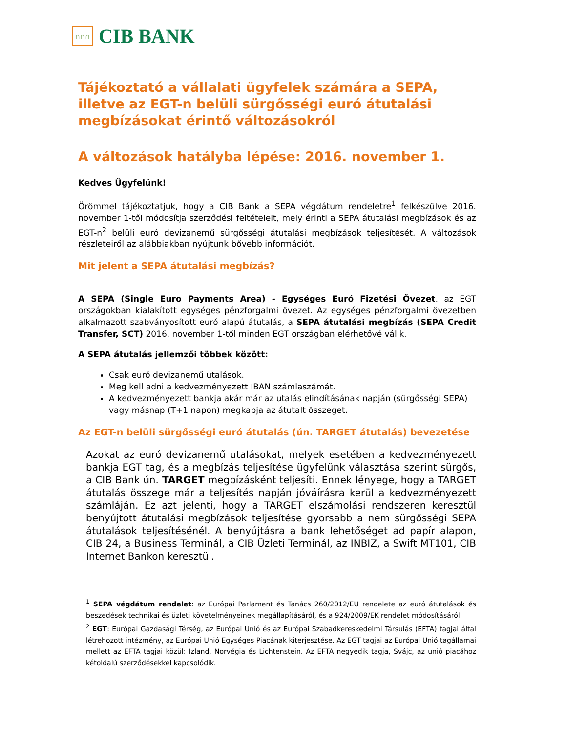∩∩∩
CIB BANK
Tájékoztató a vállalati ügyfelek számára a SEPA, illetve az EGT-n belüli sürgősségi euró átutalási megbízásokat érintő változásokról
A változások hatályba lépése: 2016. november 1.
Kedves Ügyfelünk!
Örömmel tájékoztatjuk, hogy a CIB Bank a SEPA végdátum rendeletre<sup>1</sup> felkészülve 2016. november 1-től módosítja szerződési feltételeit, mely érinti a SEPA átutalási megbízások és az EGT-n<sup>2</sup> belüli euró devizanemű sürgősségi átutalási megbízások teljesítését. A változások részleteiről az alábbiakban nyújtunk bővebb információt.
Mit jelent a SEPA átutalási megbízás?
A SEPA (Single Euro Payments Area) - Egységes Euró Fizetési Övezet, az EGT országokban kialakított egységes pénzforgalmi övezet. Az egységes pénzforgalmi övezetben alkalmazott szabványosított euró alapú átutalás, a SEPA átutalási megbízás (SEPA Credit Transfer, SCT) 2016. november 1-től minden EGT országban elérhetővé válik.
A SEPA átutalás jellemzői többek között:
Csak euró devizanemű utalások.
Meg kell adni a kedvezményezett IBAN számlaszámát.
A kedvezményezett bankja akár már az utalás elindításának napján (sürgősségi SEPA) vagy másnap (T+1 napon) megkapja az átutalt összeget.
Az EGT-n belüli sürgősségi euró átutalás (ún. TARGET átutalás) bevezetése
Azokat az euró devizanemű utalásokat, melyek esetében a kedvezményezett bankja EGT tag, és a megbízás teljesítése ügyfelünk választása szerint sürgős, a CIB Bank ún. TARGET megbízásként teljesíti. Ennek lényege, hogy a TARGET átutalás összege már a teljesítés napján jóváírásra kerül a kedvezményezett számláján. Ez azt jelenti, hogy a TARGET elszámolási rendszeren keresztül benyújtott átutalási megbízások teljesítése gyorsabb a nem sürgősségi SEPA átutalások teljesítésénél. A benyújtásra a bank lehetőséget ad papír alapon, CIB 24, a Business Terminál, a CIB Üzleti Terminál, az INBIZ, a Swift MT101, CIB Internet Bankon keresztül.
<sup>1</sup> SEPA végdátum rendelet: az Európai Parlament és Tanács 260/2012/EU rendelete az euró átutalások és beszedések technikai és üzleti követelményeinek megállapításáról, és a 924/2009/EK rendelet módosításáról.
<sup>2</sup> EGT: Európai Gazdasági Térség, az Európai Unió és az Európai Szabadkereskedelmi Társulás (EFTA) tagjai által létrehozott intézmény, az Európai Unió Egységes Piacának kiterjesztése. Az EGT tagjai az Európai Unió tagállamai mellett az EFTA tagjai közül: Izland, Norvégia és Lichtenstein. Az EFTA negyedik tagja, Svájc, az unió piacához kétoldalú szerződésekkel kapcsolódik.